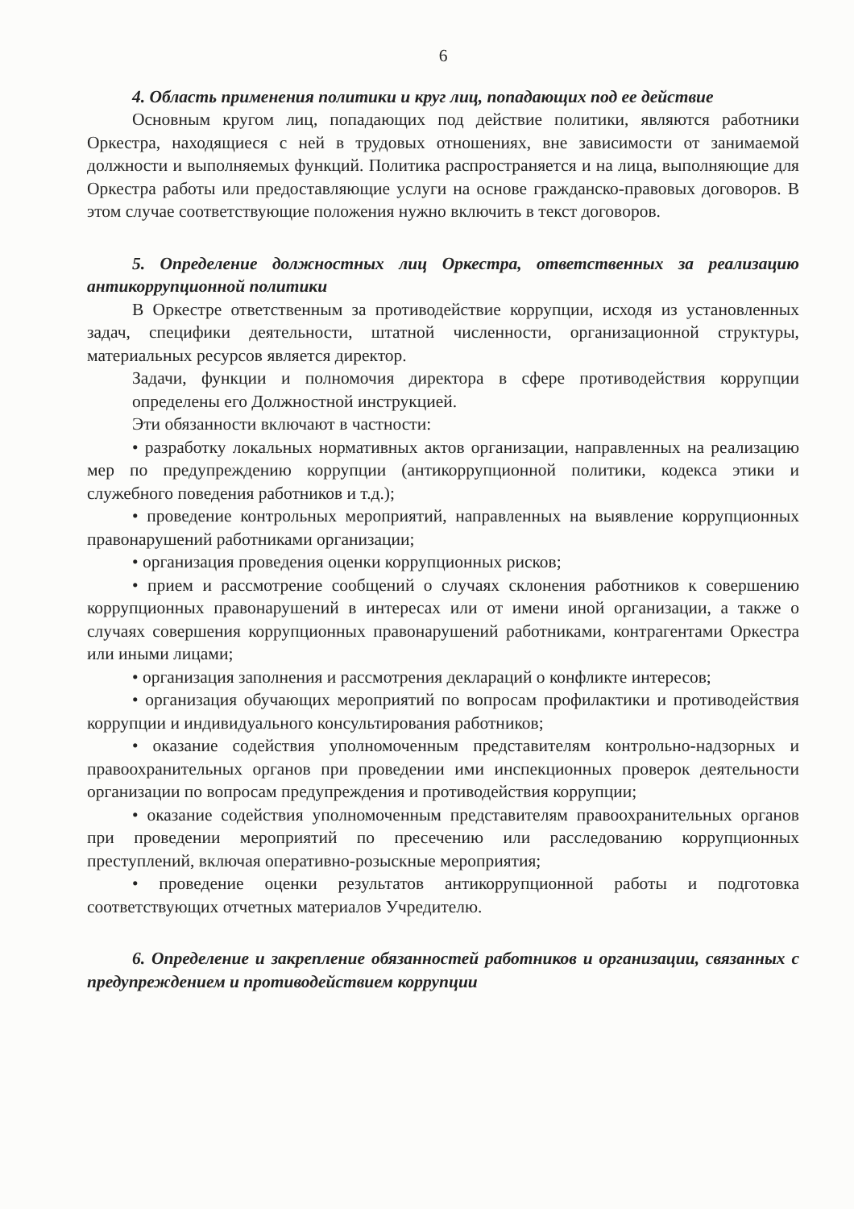6
4. Область применения политики и круг лиц, попадающих под ее действие
Основным кругом лиц, попадающих под действие политики, являются работники Оркестра, находящиеся с ней в трудовых отношениях, вне зависимости от занимаемой должности и выполняемых функций. Политика распространяется и на лица, выполняющие для Оркестра работы или предоставляющие услуги на основе гражданско-правовых договоров. В этом случае соответствующие положения нужно включить в текст договоров.
5. Определение должностных лиц Оркестра, ответственных за реализацию антикоррупционной политики
В Оркестре ответственным за противодействие коррупции, исходя из установленных задач, специфики деятельности, штатной численности, организационной структуры, материальных ресурсов является директор.
Задачи, функции и полномочия директора в сфере противодействия коррупции определены его Должностной инструкцией.
Эти обязанности включают в частности:
• разработку локальных нормативных актов организации, направленных на реализацию мер по предупреждению коррупции (антикоррупционной политики, кодекса этики и служебного поведения работников и т.д.);
• проведение контрольных мероприятий, направленных на выявление коррупционных правонарушений работниками организации;
• организация проведения оценки коррупционных рисков;
• прием и рассмотрение сообщений о случаях склонения работников к совершению коррупционных правонарушений в интересах или от имени иной организации, а также о случаях совершения коррупционных правонарушений работниками, контрагентами Оркестра или иными лицами;
• организация заполнения и рассмотрения деклараций о конфликте интересов;
• организация обучающих мероприятий по вопросам профилактики и противодействия коррупции и индивидуального консультирования работников;
• оказание содействия уполномоченным представителям контрольно-надзорных и правоохранительных органов при проведении ими инспекционных проверок деятельности организации по вопросам предупреждения и противодействия коррупции;
• оказание содействия уполномоченным представителям правоохранительных органов при проведении мероприятий по пресечению или расследованию коррупционных преступлений, включая оперативно-розыскные мероприятия;
• проведение оценки результатов антикоррупционной работы и подготовка соответствующих отчетных материалов Учредителю.
6. Определение и закрепление обязанностей работников и организации, связанных с предупреждением и противодействием коррупции